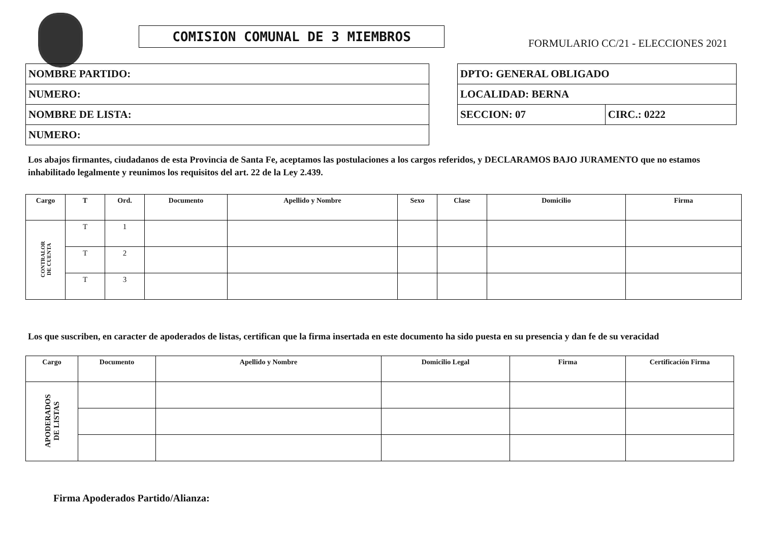COMISION COMUNAL DE 3 MIEMBROS
FORMULARIO CC/21 - ELECCIONES 2021
| NOMBRE PARTIDO: |
| NUMERO: |
| NOMBRE DE LISTA: |
| NUMERO: |
| DPTO: GENERAL OBLIGADO | |
| LOCALIDAD: BERNA | |
| SECCION: 07 | CIRC.: 0222 |
Los abajos firmantes, ciudadanos de esta Provincia de Santa Fe, aceptamos las postulaciones a los cargos referidos, y DECLARAMOS BAJO JURAMENTO que no estamos inhabilitado legalmente y reunimos los requisitos del art. 22 de la Ley 2.439.
| Cargo | T | Ord. | Documento | Apellido y Nombre | Sexo | Clase | Domicilio | Firma |
| --- | --- | --- | --- | --- | --- | --- | --- | --- |
| CONTRALOR DE CUENTA | T | 1 | | | | | | |
| | T | 2 | | | | | | |
| | T | 3 | | | | | | |
Los que suscriben, en caracter de apoderados de listas, certifican que la firma insertada en este documento ha sido puesta en su presencia y dan fe de su veracidad
| Cargo | Documento | Apellido y Nombre | Domicilio Legal | Firma | Certificación Firma |
| --- | --- | --- | --- | --- | --- |
| APODERADOS DE LISTAS | | | | | |
Firma Apoderados Partido/Alianza: